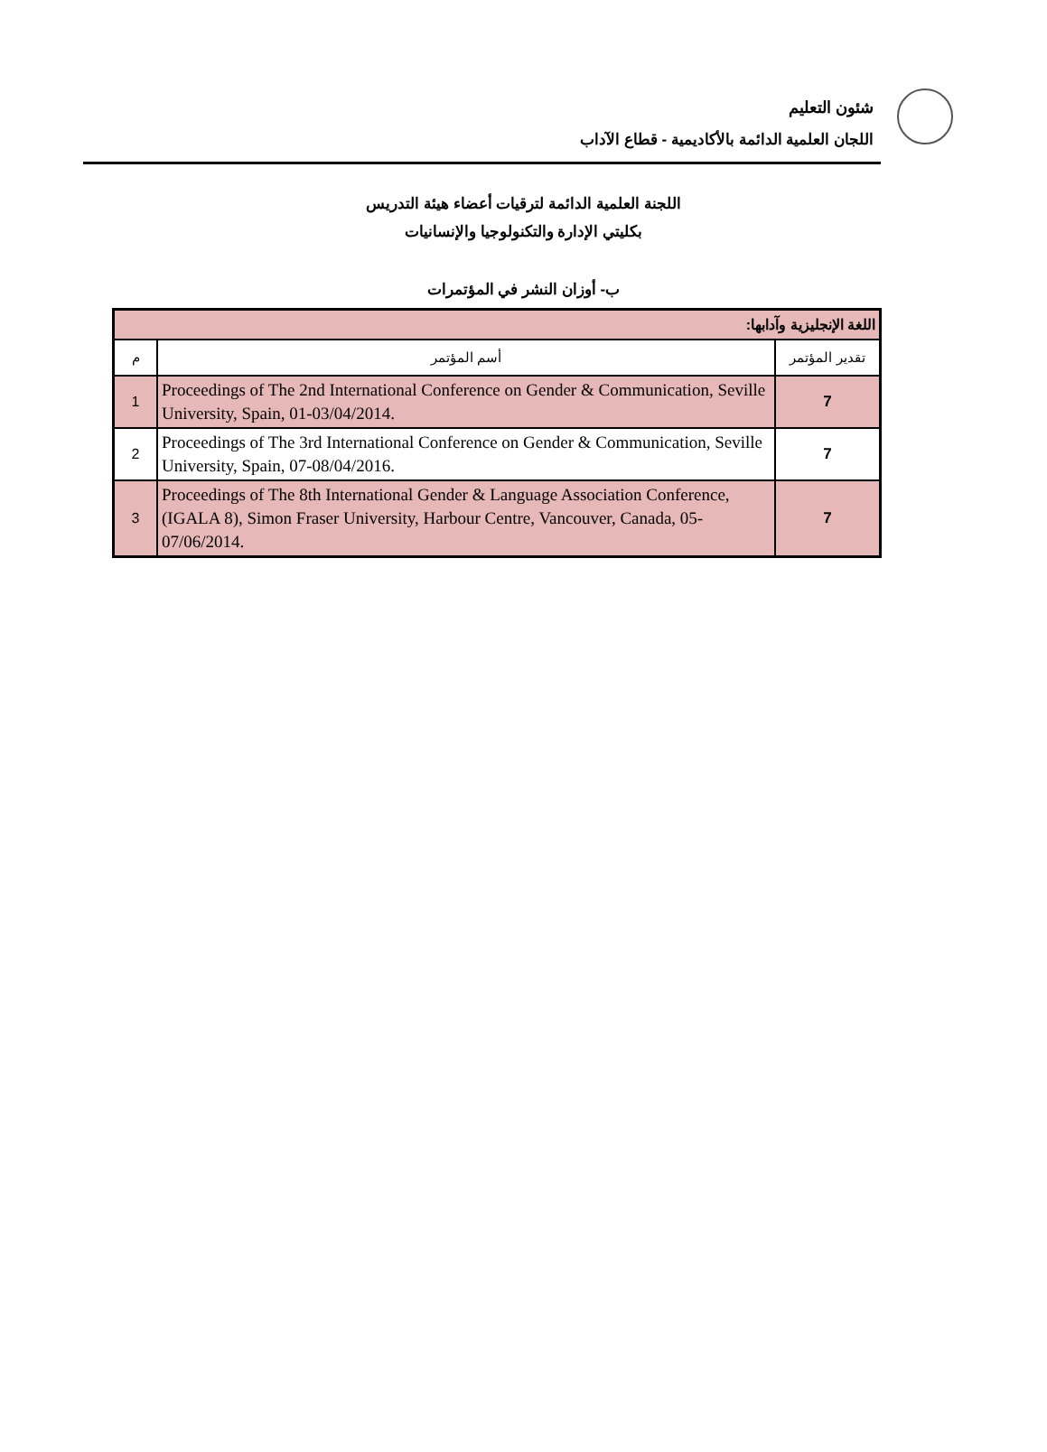شئون التعليم
اللجان العلمية الدائمة بالأكاديمية - قطاع الآداب
اللجنة العلمية الدائمة لترقيات أعضاء هيئة التدريس
بكليتي الإدارة والتكنولوجيا والإنسانيات
ب- أوزان النشر في المؤتمرات
| اللغة الإنجليزية وآدابها: | | |
| م | أسم المؤتمر | تقدير المؤتمر |
| 1 | Proceedings of The 2nd International Conference on Gender & Communication, Seville University, Spain, 01-03/04/2014. | 7 |
| 2 | Proceedings of The 3rd International Conference on Gender & Communication, Seville University, Spain, 07-08/04/2016. | 7 |
| 3 | Proceedings of The 8th International Gender & Language Association Conference, (IGALA 8), Simon Fraser University, Harbour Centre, Vancouver, Canada, 05-07/06/2014. | 7 |